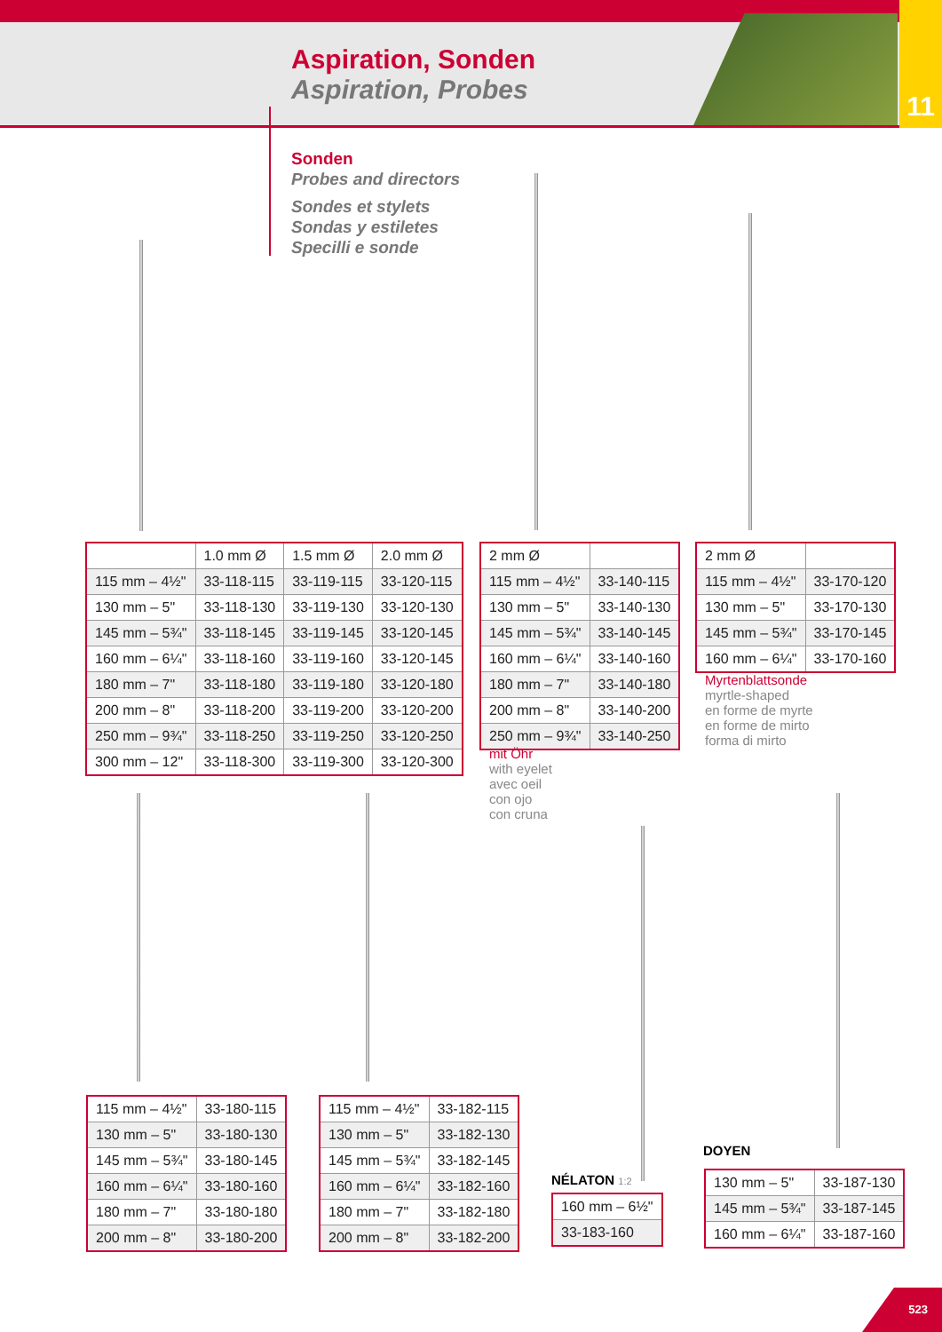Aspiration, Sonden
Aspiration, Probes
11
Sonden
Probes and directors
Sondes et stylets
Sondas y estiletes
Specilli e sonde
| | 1.0 mm Ø | 1.5 mm Ø | 2.0 mm Ø |
| 115 mm – 4½" | 33-118-115 | 33-119-115 | 33-120-115 |
| 130 mm – 5" | 33-118-130 | 33-119-130 | 33-120-130 |
| 145 mm – 5¾" | 33-118-145 | 33-119-145 | 33-120-145 |
| 160 mm – 6¼" | 33-118-160 | 33-119-160 | 33-120-145 |
| 180 mm – 7" | 33-118-180 | 33-119-180 | 33-120-180 |
| 200 mm – 8" | 33-118-200 | 33-119-200 | 33-120-200 |
| 250 mm – 9¾" | 33-118-250 | 33-119-250 | 33-120-250 |
| 300 mm – 12" | 33-118-300 | 33-119-300 | 33-120-300 |
| 2 mm Ø | |
| 115 mm – 4½" | 33-140-115 |
| 130 mm – 5" | 33-140-130 |
| 145 mm – 5¾" | 33-140-145 |
| 160 mm – 6¼" | 33-140-160 |
| 180 mm – 7" | 33-140-180 |
| 200 mm – 8" | 33-140-200 |
| 250 mm – 9¾" | 33-140-250 |
mit Öhr
with eyelet
avec oeil
con ojo
con cruna
| 2 mm Ø | |
| 115 mm – 4½" | 33-170-120 |
| 130 mm – 5" | 33-170-130 |
| 145 mm – 5¾" | 33-170-145 |
| 160 mm – 6¼" | 33-170-160 |
Myrtenblattsonde
myrtle-shaped
en forme de myrte
en forme de mirto
forma di mirto
| 115 mm – 4½" | 33-180-115 |
| 130 mm – 5" | 33-180-130 |
| 145 mm – 5¾" | 33-180-145 |
| 160 mm – 6¼" | 33-180-160 |
| 180 mm – 7" | 33-180-180 |
| 200 mm – 8" | 33-180-200 |
| 115 mm – 4½" | 33-182-115 |
| 130 mm – 5" | 33-182-130 |
| 145 mm – 5¾" | 33-182-145 |
| 160 mm – 6¼" | 33-182-160 |
| 180 mm – 7" | 33-182-180 |
| 200 mm – 8" | 33-182-200 |
NÉLATON 1:2
| 160 mm – 6½" |
| 33-183-160 |
DOYEN
| 130 mm – 5" | 33-187-130 |
| 145 mm – 5¾" | 33-187-145 |
| 160 mm – 6¼" | 33-187-160 |
523